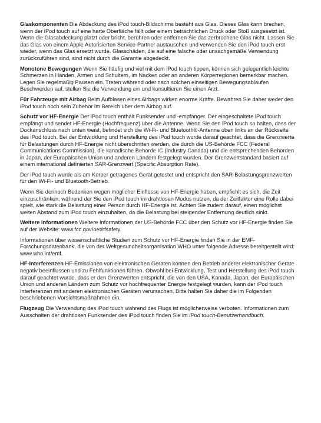Glaskomponenten Die Abdeckung des iPod touch-Bildschirms besteht aus Glas. Dieses Glas kann brechen, wenn der iPod touch auf eine harte Oberfläche fällt oder einem beträchtlichen Druck oder Stoß ausgesetzt ist. Wenn die Glasabdeckung platzt oder bricht, berühren oder entfernen Sie das zerbrochene Glas nicht. Lassen Sie das Glas von einem Apple Autorisierten Service-Partner austauschen und verwenden Sie den iPod touch erst wieder, wenn das Glas ersetzt wurde. Glas­schäden, die auf eine falsche oder unsachgemäße Verwendung zurückzuführen sind, sind nicht durch die Garantie abgedeckt.
Monotone Bewegungen Wenn Sie häufig und viel mit dem iPod touch tippen, können sich gelegentlich leichte Schmerzen in Händen, Armen und Schultern, im Nacken oder an anderen Körperregionen bemerkbar machen. Legen Sie regelmäßig Pausen ein. Treten während oder nach solchen einseitigen Bewegungsabläufen Beschwerden auf, stellen Sie die Verwendung ein und konsultieren Sie einen Arzt.
Für Fahrzeuge mit Airbag Beim Aufblasen eines Airbags wirken enorme Kräfte. Bewahren Sie daher weder den iPod touch noch sein Zubehör im Bereich über dem Airbag auf.
Schutz vor HF-Energie Der iPod touch enthält Funksender und -empfänger. Der eingeschaltete iPod touch empfängt und sendet HF-Energie (Hochfrequenz) über die Antenne. Wenn Sie den iPod touch so halten, dass der Dockanschluss nach unten weist, befindet sich die Wi-Fi- und Bluetooth®-Antenne oben links an der Rückseite des iPod touch. Bei der Entwicklung und Herstellung des iPod touch wurde darauf geachtet, dass die Grenzwerte für Belastungen durch HF-Energie nicht überschritten werden, die durch die US-Behörde FCC (Federal Communications Commission), die kanadische Behörde IC (Industry Canada) und die entsprechenden Behörden in Japan, der Europäischen Union und anderen Ländern festgelegt wurden. Der Grenzwertstandard basiert auf einem international definierten SAR-Grenzwert (Specific Absorption Rate).
Der iPod touch wurde als am Körper getragenes Gerät getestet und entspricht den SAR-Belastungsgrenzwerten für den Wi-Fi- und Bluetooth-Betrieb.
Wenn Sie dennoch Bedenken wegen möglicher Einflüsse von HF-Energie haben, empfiehlt es sich, die Zeit einzuschränken, während der Sie den iPod touch im drahtlosen Modus nutzen, da der Zeitfaktor eine Rolle dabei spielt, wie stark die Belastung einer Person durch HF-Energie ist. Achten Sie zudem darauf, einen möglichst weiten Abstand zum iPod touch einzuhalten, da die Belastung bei steigender Entfernung deutlich sinkt.
Weitere Informationen Weitere Informationen der US-Behörde FCC über den Schutz vor HF-Energie finden Sie auf der Website: www.fcc.gov/oet/rfsafety.
Informationen über wissenschaftliche Studien zum Schutz vor HF-Energie finden Sie in der EMF-Forschungsdatenbank, die von der Weltgesundheitsorganisation WHO unter folgende Adresse bereitgestellt wird: www.who.int/emf.
HF-Interferenzen HF-Emissionen von elektronischen Geräten können den Betrieb anderer elek­tronischer Geräte negativ beeinflussen und zu Fehlfunktionen führen. Obwohl bei Entwicklung, Test und Herstellung des iPod touch darauf geachtet wurde, dass er den Grenzwerten entspricht, die von den USA, Kanada, Japan, der Europäischen Union und anderen Ländern zum Schutz vor hochfrequenter Energie festgelegt wurden, kann der iPod touch Interferenzen mit anderen elektronischen Geräten verursachen. Bitte halten Sie daher die im Folgenden beschriebenen Vorsichtsmaßnahmen ein.
Flugzeug Die Verwendung des iPod touch während des Flugs ist möglicherweise verboten. Informationen zum Ausschalten der drahtlosen Funksender des iPod touch finden Sie im iPod touch-Benutzerhandbuch.